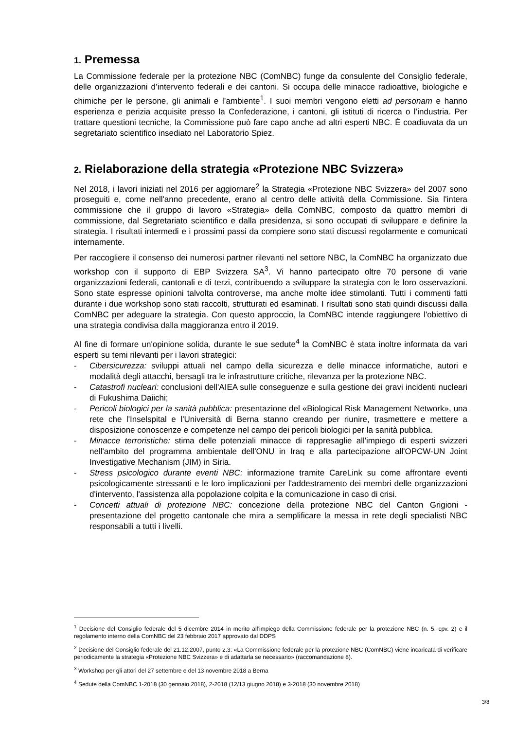1. Premessa
La Commissione federale per la protezione NBC (ComNBC) funge da consulente del Consiglio federale, delle organizzazioni d’intervento federali e dei cantoni. Si occupa delle minacce radioattive, biologiche e chimiche per le persone, gli animali e l’ambiente<sup>1</sup>. I suoi membri vengono eletti ad personam e hanno esperienza e perizia acquisite presso la Confederazione, i cantoni, gli istituti di ricerca o l’industria. Per trattare questioni tecniche, la Commissione può fare capo anche ad altri esperti NBC. È coadiuvata da un segretariato scientifico insediato nel Laboratorio Spiez.
2. Rielaborazione della strategia «Protezione NBC Svizzera»
Nel 2018, i lavori iniziati nel 2016 per aggiornare<sup>2</sup> la Strategia «Protezione NBC Svizzera» del 2007 sono proseguiti e, come nell'anno precedente, erano al centro delle attività della Commissione. Sia l'intera commissione che il gruppo di lavoro «Strategia» della ComNBC, composto da quattro membri di commissione, dal Segretariato scientifico e dalla presidenza, si sono occupati di sviluppare e definire la strategia. I risultati intermedi e i prossimi passi da compiere sono stati discussi regolarmente e comunicati internamente.
Per raccogliere il consenso dei numerosi partner rilevanti nel settore NBC, la ComNBC ha organizzato due workshop con il supporto di EBP Svizzera SA<sup>3</sup>. Vi hanno partecipato oltre 70 persone di varie organizzazioni federali, cantonali e di terzi, contribuendo a sviluppare la strategia con le loro osservazioni. Sono state espresse opinioni talvolta controverse, ma anche molte idee stimolanti. Tutti i commenti fatti durante i due workshop sono stati raccolti, strutturati ed esaminati. I risultati sono stati quindi discussi dalla ComNBC per adeguare la strategia. Con questo approccio, la ComNBC intende raggiungere l'obiettivo di una strategia condivisa dalla maggioranza entro il 2019.
Al fine di formare un'opinione solida, durante le sue sedute<sup>4</sup> la ComNBC è stata inoltre informata da vari esperti su temi rilevanti per i lavori strategici:
- Cibersicurezza: sviluppi attuali nel campo della sicurezza e delle minacce informatiche, autori e modalità degli attacchi, bersagli tra le infrastrutture critiche, rilevanza per la protezione NBC.
- Catastrofi nucleari: conclusioni dell'AIEA sulle conseguenze e sulla gestione dei gravi incidenti nucleari di Fukushima Daiichi;
- Pericoli biologici per la sanità pubblica: presentazione del «Biological Risk Management Network», una rete che l'Inselspital e l'Università di Berna stanno creando per riunire, trasmettere e mettere a disposizione conoscenze e competenze nel campo dei pericoli biologici per la sanità pubblica.
- Minacce terroristiche: stima delle potenziali minacce di rappresaglie all'impiego di esperti svizzeri nell'ambito del programma ambientale dell'ONU in Iraq e alla partecipazione all'OPCW-UN Joint Investigative Mechanism (JIM) in Siria.
- Stress psicologico durante eventi NBC: informazione tramite CareLink su come affrontare eventi psicologicamente stressanti e le loro implicazioni per l'addestramento dei membri delle organizzazioni d'intervento, l'assistenza alla popolazione colpita e la comunicazione in caso di crisi.
- Concetti attuali di protezione NBC: concezione della protezione NBC del Canton Grigioni - presentazione del progetto cantonale che mira a semplificare la messa in rete degli specialisti NBC responsabili a tutti i livelli.
<sup>1</sup> Decisione del Consiglio federale del 5 dicembre 2014 in merito all’impiego della Commissione federale per la protezione NBC (n. 5, cpv. 2) e il regolamento interno della ComNBC del 23 febbraio 2017 approvato dal DDPS
<sup>2</sup> Decisione del Consiglio federale del 21.12.2007, punto 2.3: «La Commissione federale per la protezione NBC (ComNBC) viene incaricata di verificare periodicamente la strategia «Protezione NBC Svizzera» e di adattarla se necessario» (raccomandazione 8).
<sup>3</sup> Workshop per gli attori del 27 settembre e del 13 novembre 2018 a Berna
<sup>4</sup> Sedute della ComNBC 1-2018 (30 gennaio 2018), 2-2018 (12/13 giugno 2018) e 3-2018 (30 novembre 2018)
3/8